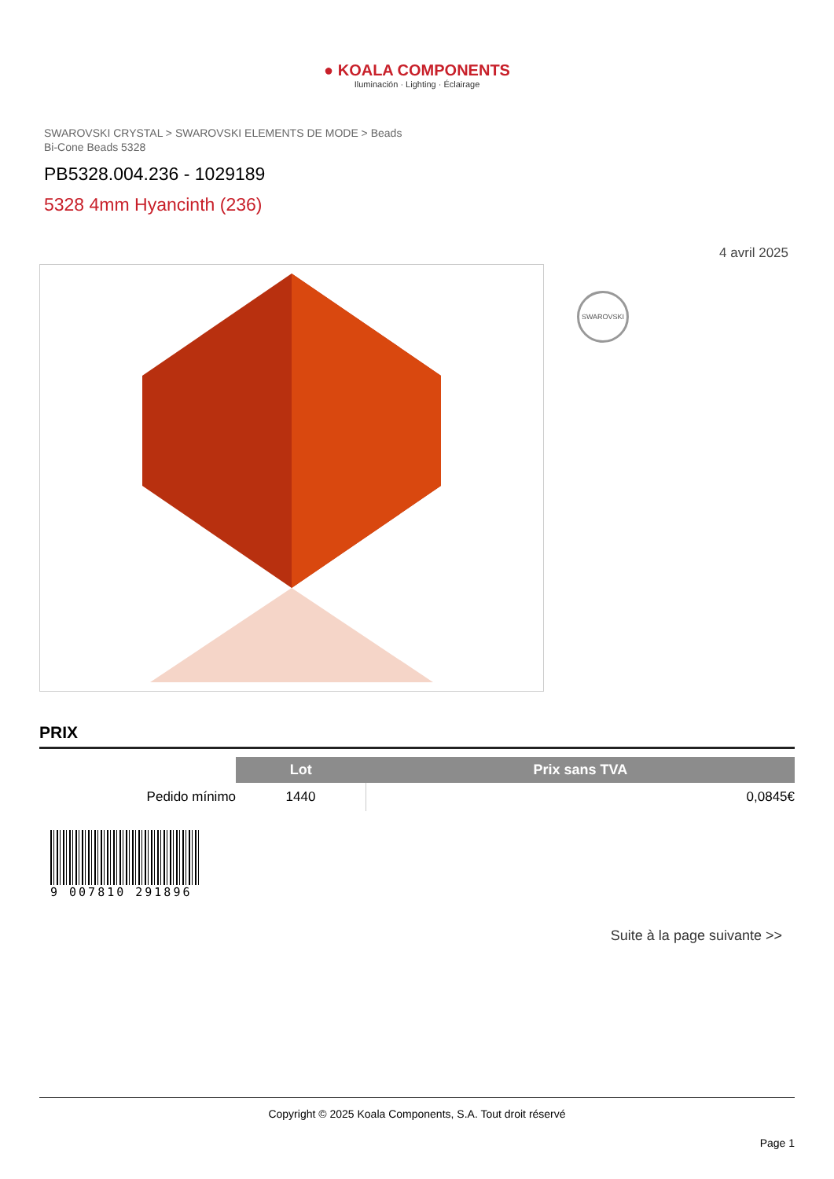● KOALA COMPONENTS
Iluminación · Lighting · Éclairage
SWAROVSKI CRYSTAL > SWAROVSKI ELEMENTS DE MODE > Beads
Bi-Cone Beads 5328
PB5328.004.236 - 1029189
5328 4mm Hyancinth (236)
4 avril 2025
SWAROVSKI
PRIX
| | Lot | Prix sans TVA |
| Pedido mínimo | 1440 | 0,0845€ |
9 007810 291896
Suite à la page suivante >>
Copyright © 2025 Koala Components, S.A. Tout droit réservé
Page 1